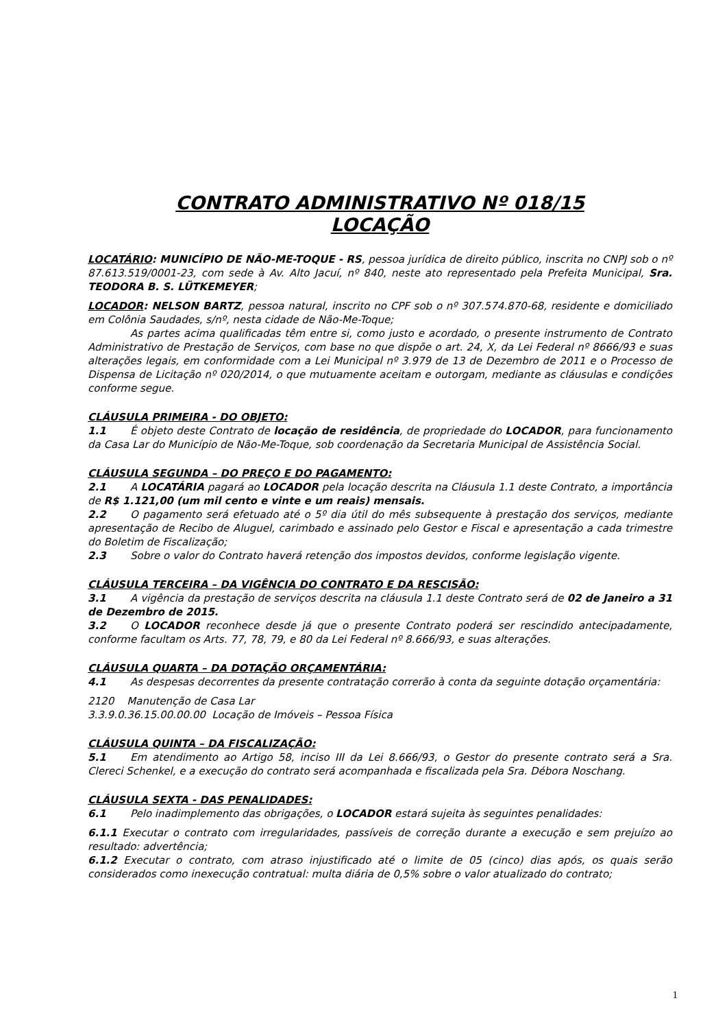CONTRATO ADMINISTRATIVO Nº 018/15
LOCAÇÃO
LOCATÁRIO: MUNICÍPIO DE NÃO-ME-TOQUE - RS, pessoa jurídica de direito público, inscrita no CNPJ sob o nº 87.613.519/0001-23, com sede à Av. Alto Jacuí, nº 840, neste ato representado pela Prefeita Municipal, Sra. TEODORA B. S. LÜTKEMEYER;
LOCADOR: NELSON BARTZ, pessoa natural, inscrito no CPF sob o nº 307.574.870-68, residente e domiciliado em Colônia Saudades, s/nº, nesta cidade de Não-Me-Toque;
As partes acima qualificadas têm entre si, como justo e acordado, o presente instrumento de Contrato Administrativo de Prestação de Serviços, com base no que dispõe o art. 24, X, da Lei Federal nº 8666/93 e suas alterações legais, em conformidade com a Lei Municipal nº 3.979 de 13 de Dezembro de 2011 e o Processo de Dispensa de Licitação nº 020/2014, o que mutuamente aceitam e outorgam, mediante as cláusulas e condições conforme segue.
CLÁUSULA PRIMEIRA - DO OBJETO:
1.1 É objeto deste Contrato de locação de residência, de propriedade do LOCADOR, para funcionamento da Casa Lar do Município de Não-Me-Toque, sob coordenação da Secretaria Municipal de Assistência Social.
CLÁUSULA SEGUNDA – DO PREÇO E DO PAGAMENTO:
2.1 A LOCATÁRIA pagará ao LOCADOR pela locação descrita na Cláusula 1.1 deste Contrato, a importância de R$ 1.121,00 (um mil cento e vinte e um reais) mensais.
2.2 O pagamento será efetuado até o 5º dia útil do mês subsequente à prestação dos serviços, mediante apresentação de Recibo de Aluguel, carimbado e assinado pelo Gestor e Fiscal e apresentação a cada trimestre do Boletim de Fiscalização;
2.3 Sobre o valor do Contrato haverá retenção dos impostos devidos, conforme legislação vigente.
CLÁUSULA TERCEIRA – DA VIGÊNCIA DO CONTRATO E DA RESCISÃO:
3.1 A vigência da prestação de serviços descrita na cláusula 1.1 deste Contrato será de 02 de Janeiro a 31 de Dezembro de 2015.
3.2 O LOCADOR reconhece desde já que o presente Contrato poderá ser rescindido antecipadamente, conforme facultam os Arts. 77, 78, 79, e 80 da Lei Federal nº 8.666/93, e suas alterações.
CLÁUSULA QUARTA – DA DOTAÇÃO ORÇAMENTÁRIA:
4.1 As despesas decorrentes da presente contratação correrão à conta da seguinte dotação orçamentária:
2120 Manutenção de Casa Lar
3.3.9.0.36.15.00.00.00 Locação de Imóveis – Pessoa Física
CLÁUSULA QUINTA – DA FISCALIZAÇÃO:
5.1 Em atendimento ao Artigo 58, inciso III da Lei 8.666/93, o Gestor do presente contrato será a Sra. Clereci Schenkel, e a execução do contrato será acompanhada e fiscalizada pela Sra. Débora Noschang.
CLÁUSULA SEXTA - DAS PENALIDADES:
6.1 Pelo inadimplemento das obrigações, o LOCADOR estará sujeita às seguintes penalidades:
6.1.1 Executar o contrato com irregularidades, passíveis de correção durante a execução e sem prejuízo ao resultado: advertência;
6.1.2 Executar o contrato, com atraso injustificado até o limite de 05 (cinco) dias após, os quais serão considerados como inexecução contratual: multa diária de 0,5% sobre o valor atualizado do contrato;
1